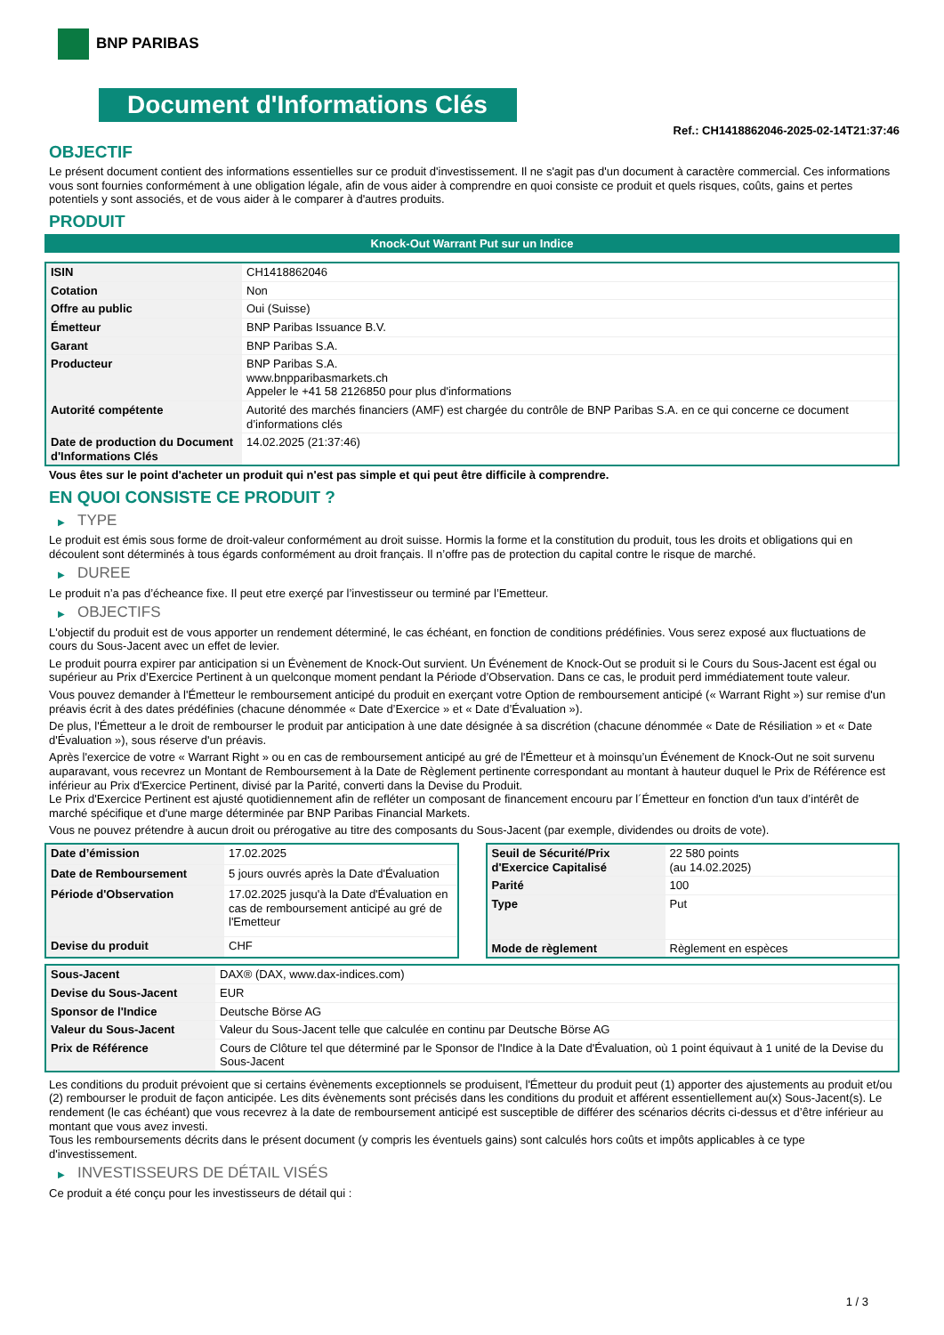BNP PARIBAS
Document d'Informations Clés
Ref.: CH1418862046-2025-02-14T21:37:46
OBJECTIF
Le présent document contient des informations essentielles sur ce produit d'investissement. Il ne s'agit pas d'un document à caractère commercial. Ces informations vous sont fournies conformément à une obligation légale, afin de vous aider à comprendre en quoi consiste ce produit et quels risques, coûts, gains et pertes potentiels y sont associés, et de vous aider à le comparer à d'autres produits.
PRODUIT
Knock-Out Warrant Put sur un Indice
| ISIN | CH1418862046 |
| Cotation | Non |
| Offre au public | Oui (Suisse) |
| Émetteur | BNP Paribas Issuance B.V. |
| Garant | BNP Paribas S.A. |
| Producteur | BNP Paribas S.A. www.bnpparibasmarkets.ch Appeler le +41 58 2126850 pour plus d'informations |
| Autorité compétente | Autorité des marchés financiers (AMF) est chargée du contrôle de BNP Paribas S.A. en ce qui concerne ce document d’informations clés |
| Date de production du Document d'Informations Clés | 14.02.2025 (21:37:46) |
Vous êtes sur le point d'acheter un produit qui n'est pas simple et qui peut être difficile à comprendre.
EN QUOI CONSISTE CE PRODUIT ?
▶ TYPE
Le produit est émis sous forme de droit-valeur conformément au droit suisse. Hormis la forme et la constitution du produit, tous les droits et obligations qui en découlent sont déterminés à tous égards conformément au droit français. Il n’offre pas de protection du capital contre le risque de marché.
▶ DUREE
Le produit n’a pas d’écheance fixe. Il peut etre exerçé par l’investisseur ou terminé par l’Emetteur.
▶ OBJECTIFS
L'objectif du produit est de vous apporter un rendement déterminé, le cas échéant, en fonction de conditions prédéfinies. Vous serez exposé aux fluctuations de cours du Sous-Jacent avec un effet de levier.
Le produit pourra expirer par anticipation si un Évènement de Knock-Out survient. Un Événement de Knock-Out se produit si le Cours du Sous-Jacent est égal ou supérieur au Prix d’Exercice Pertinent à un quelconque moment pendant la Période d’Observation. Dans ce cas, le produit perd immédiatement toute valeur.
Vous pouvez demander à l'Émetteur le remboursement anticipé du produit en exerçant votre Option de remboursement anticipé (« Warrant Right ») sur remise d'un préavis écrit à des dates prédéfinies (chacune dénommée « Date d’Exercice » et « Date d’Évaluation »).
De plus, l'Émetteur a le droit de rembourser le produit par anticipation à une date désignée à sa discrétion (chacune dénommée « Date de Résiliation » et « Date d'Évaluation »), sous réserve d'un préavis.
Après l'exercice de votre « Warrant Right » ou en cas de remboursement anticipé au gré de l'Émetteur et à moinsqu’un Événement de Knock-Out ne soit survenu auparavant, vous recevrez un Montant de Remboursement à la Date de Règlement pertinente correspondant au montant à hauteur duquel le Prix de Référence est inférieur au Prix d'Exercice Pertinent, divisé par la Parité, converti dans la Devise du Produit.
Le Prix d'Exercice Pertinent est ajusté quotidiennement afin de refléter un composant de financement encouru par l´Émetteur en fonction d'un taux d’intérêt de marché spécifique et d'une marge déterminée par BNP Paribas Financial Markets.
Vous ne pouvez prétendre à aucun droit ou prérogative au titre des composants du Sous-Jacent (par exemple, dividendes ou droits de vote).
| Date d’émission | 17.02.2025 |
| Date de Remboursement | 5 jours ouvrés après la Date d'Évaluation |
| Période d'Observation | 17.02.2025 jusqu'à la Date d'Évaluation en cas de remboursement anticipé au gré de l'Emetteur |
| Devise du produit | CHF |
| Seuil de Sécurité/Prix d'Exercice Capitalisé | 22 580 points (au 14.02.2025) |
| Parité | 100 |
| Type | Put |
| Mode de règlement | Règlement en espèces |
| Sous-Jacent | DAX® (DAX, www.dax-indices.com) |
| Devise du Sous-Jacent | EUR |
| Sponsor de l'Indice | Deutsche Börse AG |
| Valeur du Sous-Jacent | Valeur du Sous-Jacent telle que calculée en continu par Deutsche Börse AG |
| Prix de Référence | Cours de Clôture tel que déterminé par le Sponsor de l'Indice à la Date d'Évaluation, où 1 point équivaut à 1 unité de la Devise du Sous-Jacent |
Les conditions du produit prévoient que si certains évènements exceptionnels se produisent, l'Émetteur du produit peut (1) apporter des ajustements au produit et/ou (2) rembourser le produit de façon anticipée. Les dits évènements sont précisés dans les conditions du produit et afférent essentiellement au(x) Sous-Jacent(s). Le rendement (le cas échéant) que vous recevrez à la date de remboursement anticipé est susceptible de différer des scénarios décrits ci-dessus et d’être inférieur au montant que vous avez investi.
Tous les remboursements décrits dans le présent document (y compris les éventuels gains) sont calculés hors coûts et impôts applicables à ce type d'investissement.
▶ INVESTISSEURS DE DÉTAIL VISÉS
Ce produit a été conçu pour les investisseurs de détail qui :
1 / 3